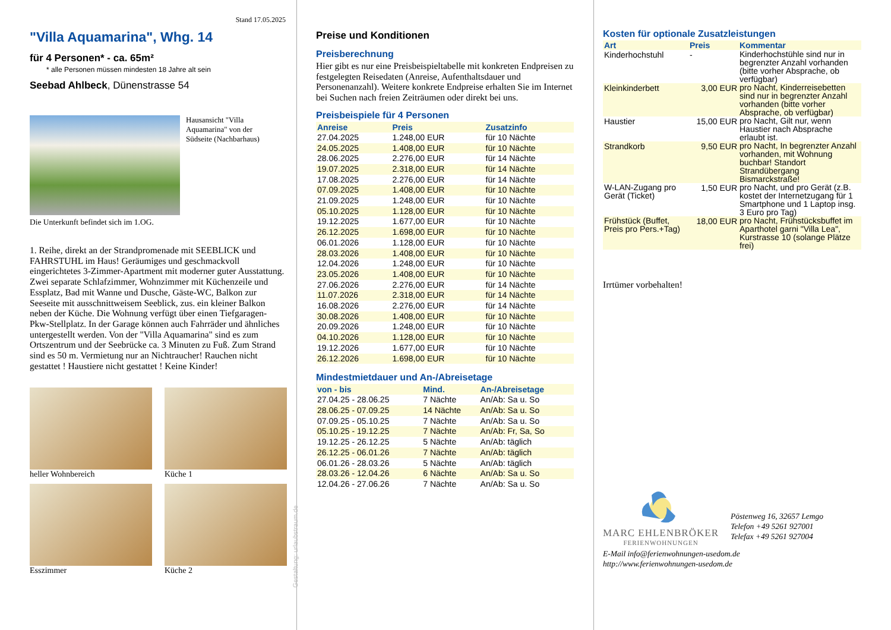Stand 17.05.2025
"Villa Aquamarina", Whg. 14
für 4 Personen* - ca. 65m²
* alle Personen müssen mindesten 18 Jahre alt sein
Seebad Ahlbeck, Dünenstrasse 54
Hausansicht "Villa Aquamarina" von der Südseite (Nachbarhaus)
Die Unterkunft befindet sich im 1.OG.
1. Reihe, direkt an der Strandpromenade mit SEEBLICK und FAHRSTUHL im Haus! Geräumiges und geschmackvoll eingerichtetes 3-Zimmer-Apartment mit moderner guter Ausstattung. Zwei separate Schlafzimmer, Wohnzimmer mit Küchenzeile und Essplatz, Bad mit Wanne und Dusche, Gäste-WC, Balkon zur Seeseite mit ausschnittweisem Seeblick, zus. ein kleiner Balkon neben der Küche. Die Wohnung verfügt über einen Tiefgaragen-Pkw-Stellplatz. In der Garage können auch Fahrräder und ähnliches untergestellt werden. Von der "Villa Aquamarina" sind es zum Ortszentrum und der Seebrücke ca. 3 Minuten zu Fuß. Zum Strand sind es 50 m. Vermietung nur an Nichtraucher! Rauchen nicht gestattet ! Haustiere nicht gestattet ! Keine Kinder!
heller Wohnbereich
Küche 1
Esszimmer
Küche 2
Gestaltung: urlaubstraum.de
Preise und Konditionen
Preisberechnung
Hier gibt es nur eine Preisbeispieltabelle mit konkreten Endpreisen zu festgelegten Reisedaten (Anreise, Aufenthaltsdauer und Personenanzahl). Weitere konkrete Endpreise erhalten Sie im Internet bei Suchen nach freien Zeiträumen oder direkt bei uns.
Preisbeispiele für 4 Personen
| Anreise | Preis | Zusatzinfo |
| --- | --- | --- |
| 27.04.2025 | 1.248,00 EUR | für 10 Nächte |
| 24.05.2025 | 1.408,00 EUR | für 10 Nächte |
| 28.06.2025 | 2.276,00 EUR | für 14 Nächte |
| 19.07.2025 | 2.318,00 EUR | für 14 Nächte |
| 17.08.2025 | 2.276,00 EUR | für 14 Nächte |
| 07.09.2025 | 1.408,00 EUR | für 10 Nächte |
| 21.09.2025 | 1.248,00 EUR | für 10 Nächte |
| 05.10.2025 | 1.128,00 EUR | für 10 Nächte |
| 19.12.2025 | 1.677,00 EUR | für 10 Nächte |
| 26.12.2025 | 1.698,00 EUR | für 10 Nächte |
| 06.01.2026 | 1.128,00 EUR | für 10 Nächte |
| 28.03.2026 | 1.408,00 EUR | für 10 Nächte |
| 12.04.2026 | 1.248,00 EUR | für 10 Nächte |
| 23.05.2026 | 1.408,00 EUR | für 10 Nächte |
| 27.06.2026 | 2.276,00 EUR | für 14 Nächte |
| 11.07.2026 | 2.318,00 EUR | für 14 Nächte |
| 16.08.2026 | 2.276,00 EUR | für 14 Nächte |
| 30.08.2026 | 1.408,00 EUR | für 10 Nächte |
| 20.09.2026 | 1.248,00 EUR | für 10 Nächte |
| 04.10.2026 | 1.128,00 EUR | für 10 Nächte |
| 19.12.2026 | 1.677,00 EUR | für 10 Nächte |
| 26.12.2026 | 1.698,00 EUR | für 10 Nächte |
Mindestmietdauer und An-/Abreisetage
| von - bis | Mind. | An-/Abreisetage |
| --- | --- | --- |
| 27.04.25 - 28.06.25 | 7 Nächte | An/Ab: Sa u. So |
| 28.06.25 - 07.09.25 | 14 Nächte | An/Ab: Sa u. So |
| 07.09.25 - 05.10.25 | 7 Nächte | An/Ab: Sa u. So |
| 05.10.25 - 19.12.25 | 7 Nächte | An/Ab: Fr, Sa, So |
| 19.12.25 - 26.12.25 | 5 Nächte | An/Ab: täglich |
| 26.12.25 - 06.01.26 | 7 Nächte | An/Ab: täglich |
| 06.01.26 - 28.03.26 | 5 Nächte | An/Ab: täglich |
| 28.03.26 - 12.04.26 | 6 Nächte | An/Ab: Sa u. So |
| 12.04.26 - 27.06.26 | 7 Nächte | An/Ab: Sa u. So |
Kosten für optionale Zusatzleistungen
| Art | Preis | Kommentar |
| --- | --- | --- |
| Kinderhochstuhl | - | Kinderhochstühle sind nur in begrenzter Anzahl vorhanden (bitte vorher Absprache, ob verfügbar) |
| Kleinkinderbett | 3,00 EUR | pro Nacht, Kinderreisebetten sind nur in begrenzter Anzahl vorhanden (bitte vorher Absprache, ob verfügbar) |
| Haustier | 15,00 EUR | pro Nacht, Gilt nur, wenn Haustier nach Absprache erlaubt ist. |
| Strandkorb | 9,50 EUR | pro Nacht, In begrenzter Anzahl vorhanden, mit Wohnung buchbar! Standort Strandübergang Bismarckstraße! |
| W-LAN-Zugang pro Gerät (Ticket) | 1,50 EUR | pro Nacht, und pro Gerät (z.B. kostet der Internetzugang für 1 Smartphone und 1 Laptop insg. 3 Euro pro Tag) |
| Frühstück (Buffet, Preis pro Pers.+Tag) | 18,00 EUR | pro Nacht, Frühstücksbuffet im Aparthotel garni "Villa Lea", Kurstrasse 10 (solange Plätze frei) |
Irrtümer vorbehalten!
MARC EHLENBRÖKER
FERIENWOHNUNGEN
Pöstenweg 16, 32657 Lemgo
Telefon +49 5261 927001
Telefax +49 5261 927004
E-Mail info@ferienwohnungen-usedom.de
http://www.ferienwohnungen-usedom.de